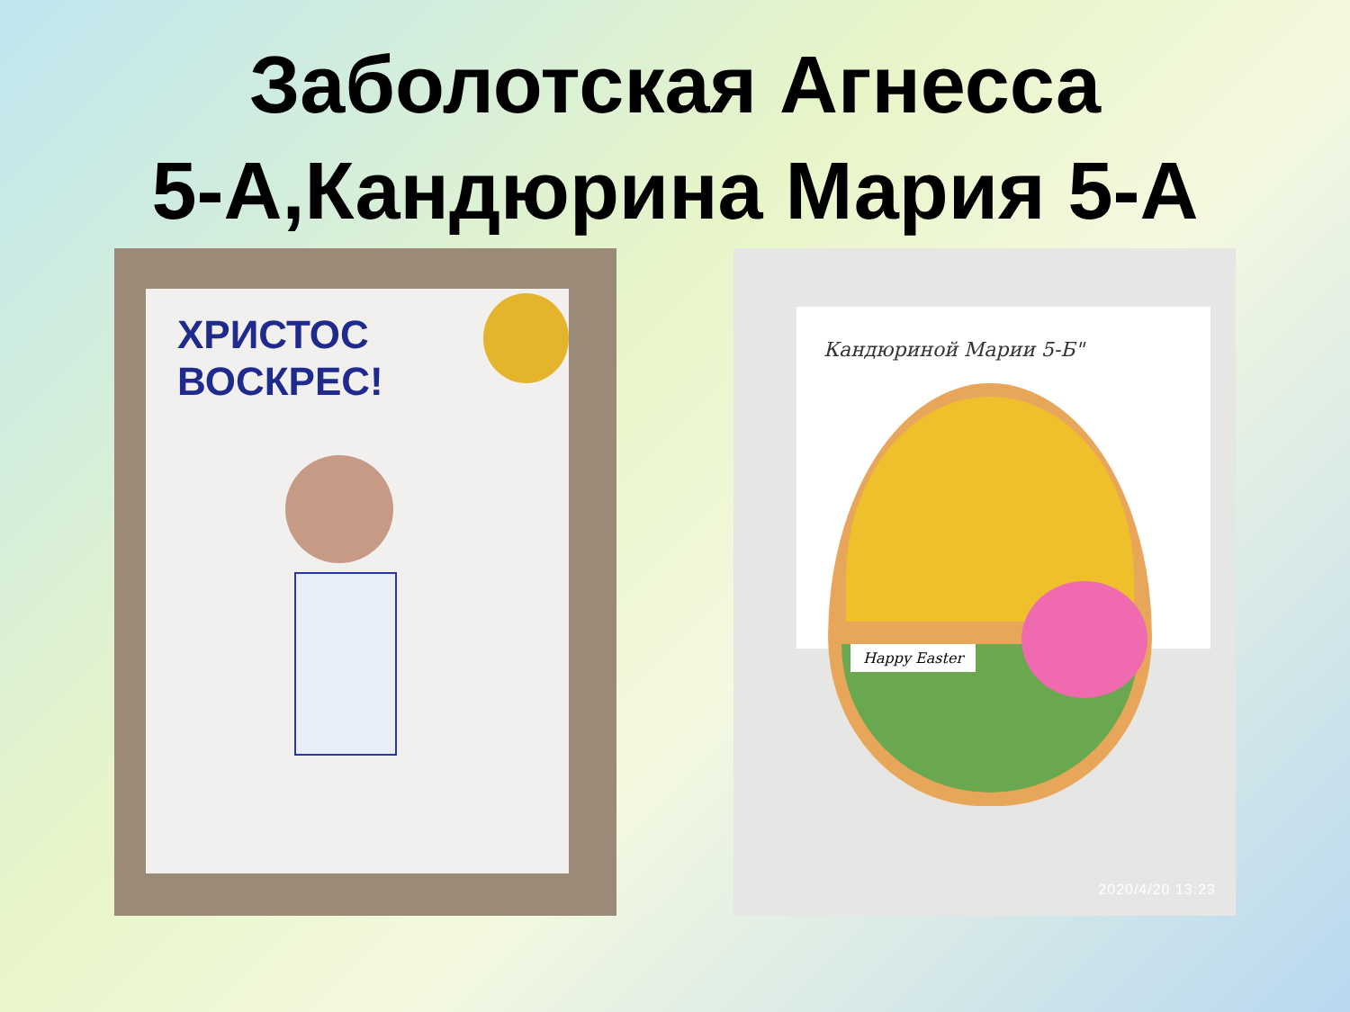Заболотская Агнесса
5-А,Кандюрина Мария 5-А
ХРИСТОС
ВОСКРЕС!
Кандюриной Марии 5-Б"
Happy Easter
2020/4/20 13:23